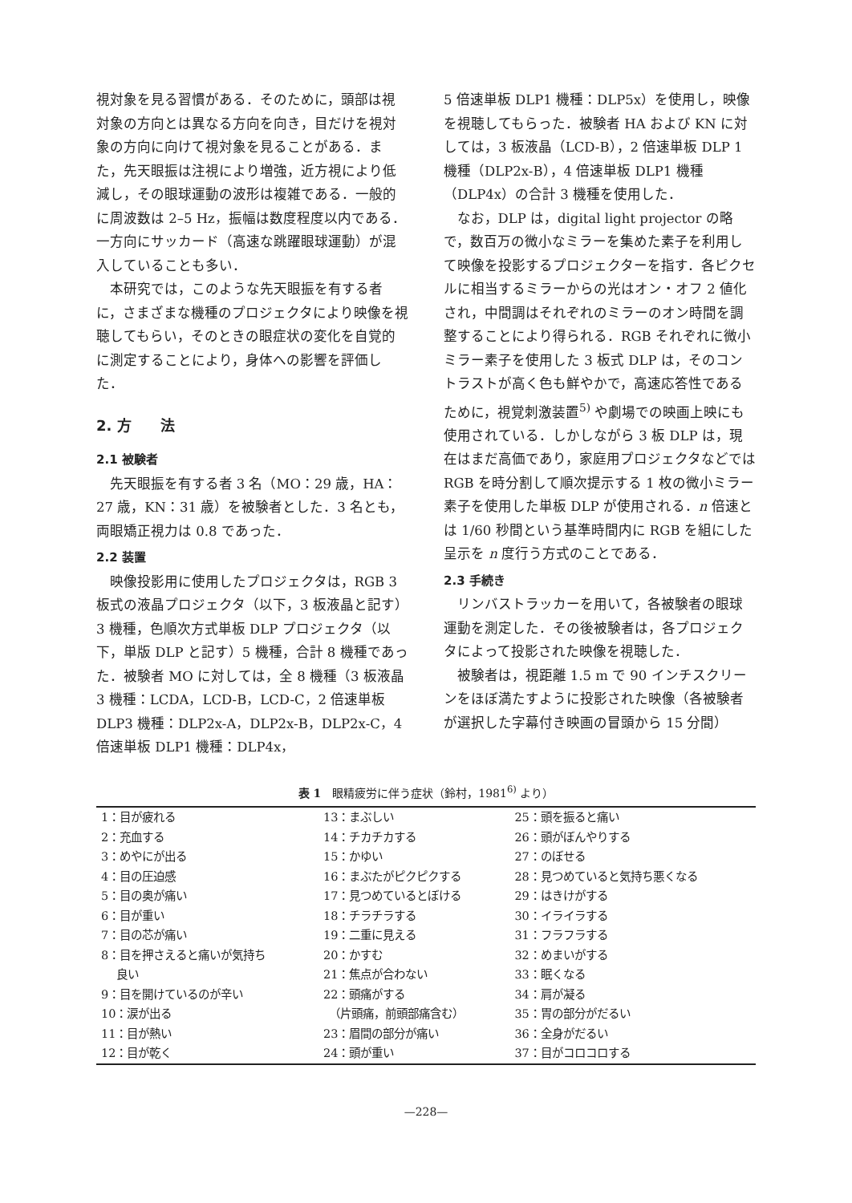視対象を見る習慣がある．そのために，頭部は視対象の方向とは異なる方向を向き，目だけを視対象の方向に向けて視対象を見ることがある．また，先天眼振は注視により増強，近方視により低減し，その眼球運動の波形は複雑である．一般的に周波数は 2–5 Hz，振幅は数度程度以内である．一方向にサッカード（高速な跳躍眼球運動）が混入していることも多い．
本研究では，このような先天眼振を有する者に，さまざまな機種のプロジェクタにより映像を視聴してもらい，そのときの眼症状の変化を自覚的に測定することにより，身体への影響を評価した．
2. 方　　法
2.1 被験者
先天眼振を有する者 3 名（MO：29 歳，HA：27 歳，KN：31 歳）を被験者とした．3 名とも，両眼矯正視力は 0.8 であった．
2.2 装置
映像投影用に使用したプロジェクタは，RGB 3 板式の液晶プロジェクタ（以下，3 板液晶と記す）3 機種，色順次方式単板 DLP プロジェクタ（以下，単版 DLP と記す）5 機種，合計 8 機種であった．被験者 MO に対しては，全 8 機種（3 板液晶 3 機種：LCDA，LCD-B，LCD-C，2 倍速単板 DLP3 機種：DLP2x-A，DLP2x-B，DLP2x-C，4 倍速単板 DLP1 機種：DLP4x，
5 倍速単板 DLP1 機種：DLP5x）を使用し，映像を視聴してもらった．被験者 HA および KN に対しては，3 板液晶（LCD-B），2 倍速単板 DLP 1 機種（DLP2x-B），4 倍速単板 DLP1 機種（DLP4x）の合計 3 機種を使用した．
なお，DLP は，digital light projector の略で，数百万の微小なミラーを集めた素子を利用して映像を投影するプロジェクターを指す．各ピクセルに相当するミラーからの光はオン・オフ 2 値化され，中間調はそれぞれのミラーのオン時間を調整することにより得られる．RGB それぞれに微小ミラー素子を使用した 3 板式 DLP は，そのコントラストが高く色も鮮やかで，高速応答性であるために，視覚刺激装置<sup>5)</sup> や劇場での映画上映にも使用されている．しかしながら 3 板 DLP は，現在はまだ高価であり，家庭用プロジェクタなどでは RGB を時分割して順次提示する 1 枚の微小ミラー素子を使用した単板 DLP が使用される．n 倍速とは 1/60 秒間という基準時間内に RGB を組にした呈示を n 度行う方式のことである．
2.3 手続き
リンバストラッカーを用いて，各被験者の眼球運動を測定した．その後被験者は，各プロジェクタによって投影された映像を視聴した．
被験者は，視距離 1.5 m で 90 インチスクリーンをほぼ満たすように投影された映像（各被験者が選択した字幕付き映画の冒頭から 15 分間）
表 1　眼精疲労に伴う症状（鈴村，1981<sup>6)</sup> より）
| 1：目が疲れる | 13：まぶしい | 25：頭を振ると痛い |
| 2：充血する | 14：チカチカする | 26：頭がぼんやりする |
| 3：めやにが出る | 15：かゆい | 27：のぼせる |
| 4：目の圧迫感 | 16：まぶたがピクピクする | 28：見つめていると気持ち悪くなる |
| 5：目の奥が痛い | 17：見つめているとぼける | 29：はきけがする |
| 6：目が重い | 18：チラチラする | 30：イライラする |
| 7：目の芯が痛い | 19：二重に見える | 31：フラフラする |
| 8：目を押さえると痛いが気持ち 良い | 20：かすむ 21：焦点が合わない | 32：めまいがする 33：眠くなる |
| 9：目を開けているのが辛い | 22：頭痛がする | 34：肩が凝る |
| 10：涙が出る | （片頭痛，前頭部痛含む） | 35：胃の部分がだるい |
| 11：目が熱い | 23：眉間の部分が痛い | 36：全身がだるい |
| 12：目が乾く | 24：頭が重い | 37：目がコロコロする |
—228—